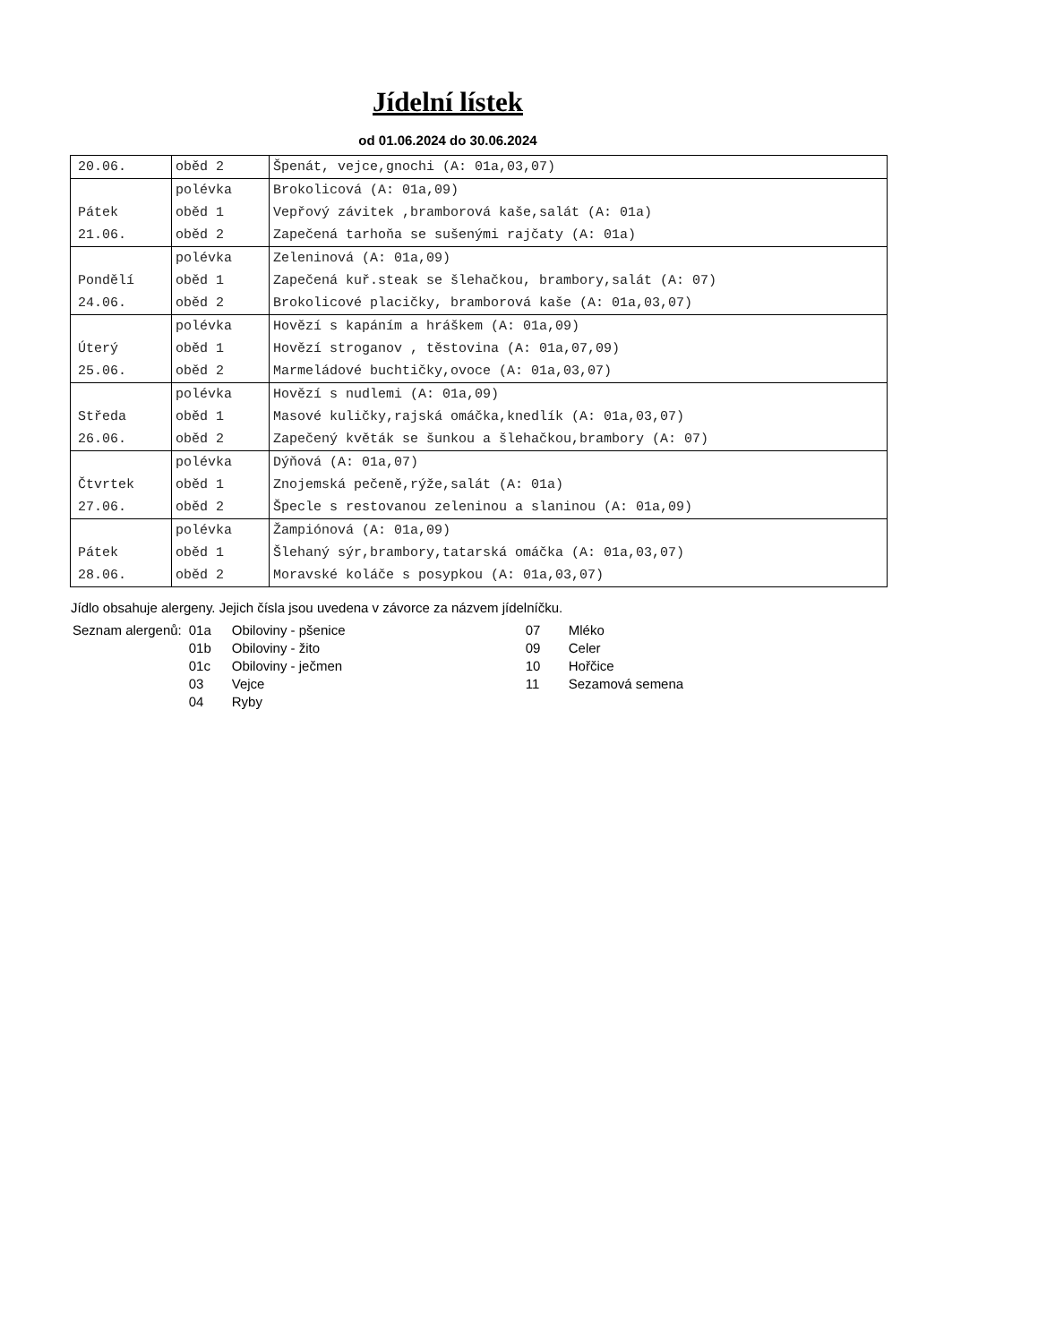Jídelní lístek
od 01.06.2024 do 30.06.2024
| 20.06. | oběd 2 | Špenát, vejce,gnochi (A: 01a,03,07) |
| | polévka | Brokolicová (A: 01a,09) |
| Pátek | oběd 1 | Vepřový závitek ,bramborová kaše,salát (A: 01a) |
| 21.06. | oběd 2 | Zapečená tarhoňa se sušenými rajčaty (A: 01a) |
| | polévka | Zeleninová (A: 01a,09) |
| Pondělí | oběd 1 | Zapečená kuř.steak se šlehačkou, brambory,salát (A: 07) |
| 24.06. | oběd 2 | Brokolicové placičky, bramborová kaše (A: 01a,03,07) |
| | polévka | Hovězí s kapáním a hráškem (A: 01a,09) |
| Úterý | oběd 1 | Hovězí stroganov , těstovina (A: 01a,07,09) |
| 25.06. | oběd 2 | Marmeládové buchtičky,ovoce (A: 01a,03,07) |
| | polévka | Hovězí s nudlemi (A: 01a,09) |
| Středa | oběd 1 | Masové kuličky,rajská omáčka,knedlík (A: 01a,03,07) |
| 26.06. | oběd 2 | Zapečený květák se šunkou a šlehačkou,brambory (A: 07) |
| | polévka | Dýňová (A: 01a,07) |
| Čtvrtek | oběd 1 | Znojemská pečeně,rýže,salát (A: 01a) |
| 27.06. | oběd 2 | Špecle s restovanou zeleninou a slaninou (A: 01a,09) |
| | polévka | Žampiónová (A: 01a,09) |
| Pátek | oběd 1 | Šlehaný sýr,brambory,tatarská omáčka (A: 01a,03,07) |
| 28.06. | oběd 2 | Moravské koláče s posypkou (A: 01a,03,07) |
Jídlo obsahuje alergeny. Jejich čísla jsou uvedena v závorce za názvem jídelníčku.
| Seznam alergenů: | 01a | Obiloviny - pšenice | 07 | Mléko |
| | 01b | Obiloviny - žito | 09 | Celer |
| | 01c | Obiloviny - ječmen | 10 | Hořčice |
| | 03 | Vejce | 11 | Sezamová semena |
| | 04 | Ryby | | |